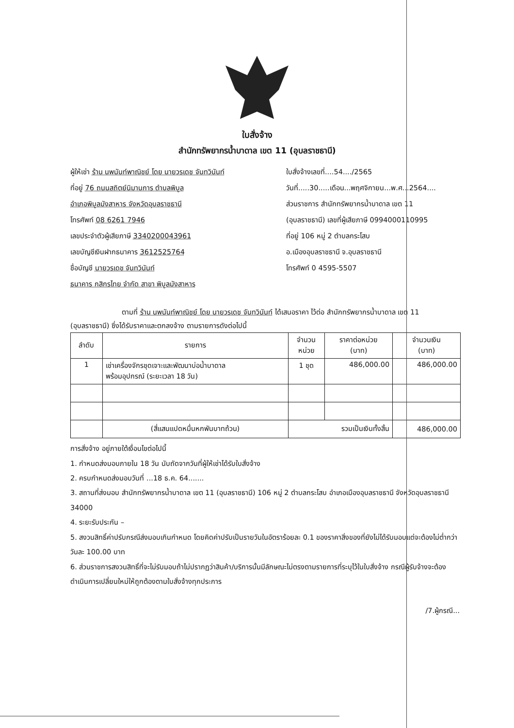ใบสั่งจ้าง
สำนักทรัพยากรน้ำบาดาล เขต 11 (อุบลราชธานี)
ผู้ให้เช่า ร้าน นพนันท์พาณิชย์ โดย นายวรเดช จันทวินันท์
ที่อยู่ 76 ถนนสถิตย์นิมานการ ตำบลพิบูล
อำเภอพิบูลมังสาหาร จังหวัดอุบลราชธานี
โทรศัพท์ 08 6261 7946
เลขประจำตัวผู้เสียภาษี 3340200043961
เลขบัญชีเงินฝากธนาคาร 3612525764
ชื่อบัญชี นายวรเดช จันทวินันท์
ธนาคาร กสิกรไทย จำกัด สาขา พิบูลมังสาหาร
ใบสั่งจ้างเลขที่....54..../2565
วันที่.....30.....เดือน...พฤศจิกายน...พ.ศ...2564....
ส่วนราชการ สำนักทรัพยากรน้ำบาดาล เขต 11
(อุบลราชธานี) เลขที่ผู้เสียภาษี 0994000110995
ที่อยู่ 106 หมู่ 2 ตำบลกระโสบ
อ.เมืองอุบลราชธานี จ.อุบลราชธานี
โทรศัพท์ 0 4595-5507
ตามที่ ร้าน นพนันท์พาณิชย์ โดย นายวรเดช จันทวินันท์ ได้เสนอราคา ไว้ต่อ สำนักทรัพยากรน้ำบาดาล เขต 11 (อุบลราชธานี) ซึ่งได้รับราคาและตกลงจ้าง ตามรายการดังต่อไปนี้
| ลำดับ | รายการ | จำนวน หน่วย | ราคาต่อหน่วย (บาท) | จำนวนเงิน (บาท) |
| --- | --- | --- | --- | --- |
| 1 | เช่าเครื่องจักรชุดเจาะและพัฒนาบ่อน้ำบาดาล พร้อมอุปกรณ์ (ระยะเวลา 18 วัน) | 1 ชุด | 486,000.00 | 486,000.00 |
| | (สี่แสนแปดหมื่นหกพันบาทถ้วน) | รวมเป็นเงินทั้งสิ้น | | 486,000.00 |
การสั่งจ้าง อยู่ภายใต้เงื่อนไขต่อไปนี้
1. กำหนดส่งมอบภายใน 18 วัน นับถัดจากวันที่ผู้ให้เช่าได้รับใบสั่งจ้าง
2. ครบกำหนดส่งมอบวันที่ ...18 ธ.ค. 64.......
3. สถานที่ส่งมอบ สำนักทรัพยากรน้ำบาดาล เขต 11 (อุบลราชธานี) 106 หมู่ 2 ตำบลกระโสบ อำเภอเมืองอุบลราชธานี จังหวัดอุบลราชธานี 34000
4. ระยะรับประกัน –
5. สงวนสิทธิ์ค่าปรับกรณีส่งมอบเกินกำหนด โดยคิดค่าปรับเป็นรายวันในอัตราร้อยละ 0.1 ของราคาสิ่งของที่ยังไม่ได้รับมอบแต่จะต้องไม่ต่ำกว่าวันละ 100.00 บาท
6. ส่วนราชการสงวนสิทธิ์ที่จะไม่รับมอบถ้าไม่ปรากฏว่าสินค้า/บริการนั้นมีลักษณะไม่ตรงตามรายการที่ระบุไว้ในใบสั่งจ้าง กรณีผู้รับจ้างจะต้องดำเนินการเปลี่ยนใหม่ให้ถูกต้องตามใบสั่งจ้างทุกประการ
/7.ผู้กรณี...